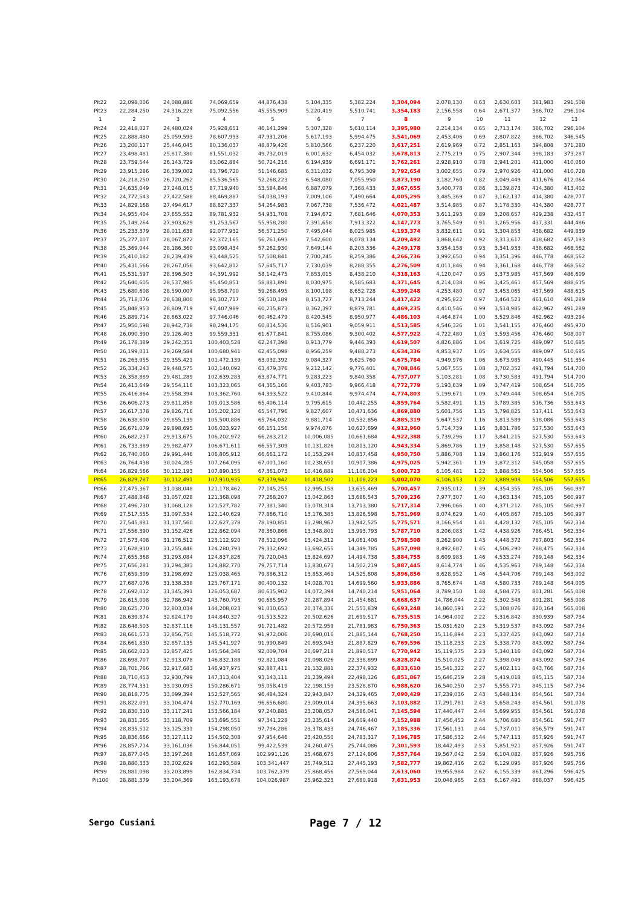| Pit22 | 22,098,006 | 24,088,886 | 74,069,659 | 44,876,438 | 5,104,335 | 5,382,224 | 3,304,094 | 2,078,130 | 0.63 | 2,630,603 | 381,983 | 291,508 |
| Pit23 | 22,284,250 | 24,316,228 | 75,092,556 | 45,555,909 | 5,220,419 | 5,510,741 | 3,354,183 | 2,156,558 | 0.64 | 2,671,377 | 386,702 | 296,104 |
| 1 | 2 | 3 | 4 | 5 | 6 | 7 | 8 | 9 | 10 | 11 | 12 | 13 |
| Pit24 | 22,418,027 | 24,480,024 | 75,928,651 | 46,141,299 | 5,307,328 | 5,610,114 | 3,395,980 | 2,214,134 | 0.65 | 2,713,174 | 386,702 | 296,104 |
| Pit25 | 22,888,480 | 25,059,593 | 78,607,993 | 47,931,206 | 5,617,193 | 5,994,475 | 3,541,069 | 2,453,406 | 0.69 | 2,807,822 | 386,702 | 346,545 |
| Pit26 | 23,200,127 | 25,446,045 | 80,136,037 | 48,879,426 | 5,810,566 | 6,237,220 | 3,617,251 | 2,619,969 | 0.72 | 2,851,163 | 394,808 | 371,280 |
| Pit27 | 23,498,481 | 25,817,380 | 81,551,032 | 49,732,019 | 6,001,632 | 6,454,032 | 3,678,813 | 2,775,219 | 0.75 | 2,907,344 | 398,183 | 373,287 |
| Pit28 | 23,759,544 | 26,143,729 | 83,062,884 | 50,724,216 | 6,194,939 | 6,691,171 | 3,762,261 | 2,928,910 | 0.78 | 2,941,201 | 411,000 | 410,060 |
| Pit29 | 23,915,286 | 26,339,002 | 83,796,720 | 51,146,685 | 6,311,032 | 6,795,309 | 3,792,654 | 3,002,655 | 0.79 | 2,970,926 | 411,000 | 410,728 |
| Pit30 | 24,218,250 | 26,720,262 | 85,536,565 | 52,268,223 | 6,548,080 | 7,055,950 | 3,873,190 | 3,182,760 | 0.82 | 3,049,449 | 411,676 | 412,064 |
| Pit31 | 24,635,049 | 27,248,015 | 87,719,940 | 53,584,846 | 6,887,079 | 7,368,433 | 3,967,655 | 3,400,778 | 0.86 | 3,139,873 | 414,380 | 413,402 |
| Pit32 | 24,772,543 | 27,422,588 | 88,469,887 | 54,038,193 | 7,009,106 | 7,490,664 | 4,005,295 | 3,485,369 | 0.87 | 3,162,137 | 414,380 | 428,777 |
| Pit33 | 24,829,168 | 27,494,617 | 88,827,337 | 54,264,983 | 7,067,738 | 7,536,472 | 4,021,487 | 3,514,985 | 0.87 | 3,178,330 | 414,380 | 428,777 |
| Pit34 | 24,955,404 | 27,655,552 | 89,781,932 | 54,931,708 | 7,194,672 | 7,681,646 | 4,070,353 | 3,611,293 | 0.89 | 3,208,657 | 429,238 | 432,457 |
| Pit35 | 25,149,264 | 27,903,629 | 91,253,567 | 55,958,280 | 7,391,658 | 7,913,322 | 4,147,773 | 3,765,549 | 0.91 | 3,265,956 | 437,331 | 444,486 |
| Pit36 | 25,233,379 | 28,011,638 | 92,077,932 | 56,571,250 | 7,495,044 | 8,025,985 | 4,193,374 | 3,832,611 | 0.91 | 3,304,853 | 438,682 | 449,839 |
| Pit37 | 25,277,107 | 28,067,872 | 92,372,165 | 56,761,693 | 7,542,600 | 8,078,134 | 4,209,492 | 3,868,642 | 0.92 | 3,313,617 | 438,682 | 457,193 |
| Pit38 | 25,369,044 | 28,186,360 | 93,098,434 | 57,262,930 | 7,649,144 | 8,203,336 | 4,249,178 | 3,954,158 | 0.93 | 3,341,933 | 438,682 | 468,562 |
| Pit39 | 25,410,182 | 28,239,439 | 93,448,525 | 57,508,841 | 7,700,245 | 8,259,386 | 4,266,736 | 3,992,650 | 0.94 | 3,351,396 | 446,778 | 468,562 |
| Pit40 | 25,431,566 | 28,267,056 | 93,642,812 | 57,645,717 | 7,730,039 | 8,288,355 | 4,276,509 | 4,011,846 | 0.94 | 3,361,168 | 446,778 | 468,562 |
| Pit41 | 25,531,597 | 28,396,503 | 94,391,992 | 58,142,475 | 7,853,015 | 8,438,210 | 4,318,163 | 4,120,047 | 0.95 | 3,373,985 | 457,569 | 486,609 |
| Pit42 | 25,640,605 | 28,537,985 | 95,450,851 | 58,881,891 | 8,030,975 | 8,585,683 | 4,371,645 | 4,214,038 | 0.96 | 3,425,461 | 457,569 | 488,615 |
| Pit43 | 25,680,608 | 28,590,007 | 95,958,700 | 59,268,495 | 8,100,198 | 8,652,728 | 4,399,248 | 4,253,480 | 0.97 | 3,453,065 | 457,569 | 488,615 |
| Pit44 | 25,718,076 | 28,638,800 | 96,302,717 | 59,510,189 | 8,153,727 | 8,713,244 | 4,417,422 | 4,295,822 | 0.97 | 3,464,523 | 461,610 | 491,289 |
| Pit45 | 25,848,953 | 28,809,719 | 97,407,989 | 60,235,873 | 8,362,397 | 8,879,781 | 4,469,235 | 4,410,546 | 0.99 | 3,514,985 | 462,962 | 491,289 |
| Pit46 | 25,889,714 | 28,863,022 | 97,746,046 | 60,462,479 | 8,420,545 | 8,950,977 | 4,486,103 | 4,464,874 | 1.00 | 3,529,846 | 462,962 | 493,294 |
| Pit47 | 25,950,598 | 28,942,738 | 98,294,175 | 60,834,536 | 8,516,901 | 9,059,911 | 4,513,585 | 4,546,326 | 1.01 | 3,541,155 | 476,460 | 495,970 |
| Pit48 | 26,090,390 | 29,126,403 | 99,559,331 | 61,677,841 | 8,755,086 | 9,300,402 | 4,577,922 | 4,722,480 | 1.03 | 3,593,456 | 476,460 | 508,007 |
| Pit49 | 26,178,389 | 29,242,351 | 100,403,528 | 62,247,398 | 8,913,779 | 9,446,393 | 4,619,507 | 4,826,886 | 1.04 | 3,619,725 | 489,097 | 510,685 |
| Pit50 | 26,199,031 | 29,269,584 | 100,680,941 | 62,455,098 | 8,956,259 | 9,488,273 | 4,634,336 | 4,853,937 | 1.05 | 3,634,555 | 489,097 | 510,685 |
| Pit51 | 26,263,955 | 29,355,421 | 101,472,139 | 63,032,392 | 9,084,327 | 9,625,760 | 4,675,784 | 4,949,976 | 1.06 | 3,673,985 | 490,445 | 511,354 |
| Pit52 | 26,334,243 | 29,448,575 | 102,140,092 | 63,479,376 | 9,212,142 | 9,776,401 | 4,708,846 | 5,067,555 | 1.08 | 3,702,352 | 491,794 | 514,700 |
| Pit53 | 26,358,889 | 29,481,289 | 102,639,283 | 63,874,771 | 9,283,223 | 9,840,358 | 4,737,077 | 5,103,281 | 1.08 | 3,730,583 | 491,794 | 514,700 |
| Pit54 | 26,413,649 | 29,554,116 | 103,323,065 | 64,365,166 | 9,403,783 | 9,966,418 | 4,772,779 | 5,193,639 | 1.09 | 3,747,419 | 508,654 | 516,705 |
| Pit55 | 26,416,864 | 29,558,394 | 103,362,760 | 64,393,522 | 9,410,844 | 9,974,474 | 4,774,803 | 5,199,671 | 1.09 | 3,749,444 | 508,654 | 516,705 |
| Pit56 | 26,606,273 | 29,811,858 | 105,013,586 | 65,406,114 | 9,795,615 | 10,442,255 | 4,859,764 | 5,582,491 | 1.15 | 3,789,385 | 516,736 | 553,643 |
| Pit57 | 26,617,378 | 29,826,716 | 105,202,120 | 65,547,796 | 9,827,607 | 10,471,636 | 4,869,880 | 5,601,756 | 1.15 | 3,798,825 | 517,411 | 553,643 |
| Pit58 | 26,638,600 | 29,855,139 | 105,500,886 | 65,764,032 | 9,881,714 | 10,532,856 | 4,885,319 | 5,647,537 | 1.16 | 3,813,589 | 518,086 | 553,643 |
| Pit59 | 26,671,079 | 29,898,695 | 106,023,927 | 66,151,156 | 9,974,076 | 10,627,699 | 4,912,960 | 5,714,739 | 1.16 | 3,831,786 | 527,530 | 553,643 |
| Pit60 | 26,682,237 | 29,913,675 | 106,202,972 | 66,283,212 | 10,006,085 | 10,661,684 | 4,922,388 | 5,739,296 | 1.17 | 3,841,215 | 527,530 | 553,643 |
| Pit61 | 26,733,389 | 29,982,477 | 106,671,611 | 66,557,309 | 10,131,826 | 10,813,120 | 4,943,334 | 5,869,786 | 1.19 | 3,858,148 | 527,530 | 557,655 |
| Pit62 | 26,740,060 | 29,991,446 | 106,805,912 | 66,661,172 | 10,153,294 | 10,837,458 | 4,950,750 | 5,886,708 | 1.19 | 3,860,176 | 532,919 | 557,655 |
| Pit63 | 26,764,438 | 30,024,285 | 107,264,095 | 67,001,160 | 10,238,651 | 10,917,386 | 4,975,025 | 5,942,361 | 1.19 | 3,872,312 | 545,058 | 557,655 |
| Pit64 | 26,829,566 | 30,112,193 | 107,890,155 | 67,361,073 | 10,416,889 | 11,106,204 | 5,000,723 | 6,105,481 | 1.22 | 3,888,561 | 554,506 | 557,655 |
| Pit65 | 26,829,787 | 30,112,491 | 107,910,935 | 67,379,942 | 10,418,502 | 11,108,223 | 5,002,070 | 6,106,153 | 1.22 | 3,889,908 | 554,506 | 557,655 |
| Pit66 | 27,475,367 | 31,038,048 | 121,178,462 | 77,145,255 | 12,995,159 | 13,635,469 | 5,700,457 | 7,935,012 | 1.39 | 4,354,355 | 785,105 | 560,997 |
| Pit67 | 27,488,848 | 31,057,028 | 121,368,098 | 77,268,207 | 13,042,863 | 13,686,543 | 5,709,236 | 7,977,307 | 1.40 | 4,363,134 | 785,105 | 560,997 |
| Pit68 | 27,496,730 | 31,068,128 | 121,527,782 | 77,381,340 | 13,078,314 | 13,713,380 | 5,717,314 | 7,996,066 | 1.40 | 4,371,212 | 785,105 | 560,997 |
| Pit69 | 27,517,555 | 31,097,534 | 122,140,629 | 77,866,710 | 13,176,385 | 13,826,598 | 5,751,969 | 8,074,629 | 1.40 | 4,405,867 | 785,105 | 560,997 |
| Pit70 | 27,545,881 | 31,137,560 | 122,627,378 | 78,190,851 | 13,298,967 | 13,942,525 | 5,775,571 | 8,166,954 | 1.41 | 4,428,132 | 785,105 | 562,334 |
| Pit71 | 27,556,390 | 31,152,426 | 122,862,094 | 78,360,866 | 13,348,801 | 13,993,793 | 5,787,710 | 8,206,083 | 1.42 | 4,438,926 | 786,451 | 562,334 |
| Pit72 | 27,573,408 | 31,176,512 | 123,112,920 | 78,512,096 | 13,424,312 | 14,061,408 | 5,798,508 | 8,262,900 | 1.43 | 4,448,372 | 787,803 | 562,334 |
| Pit73 | 27,628,910 | 31,255,446 | 124,280,793 | 79,332,692 | 13,692,655 | 14,349,785 | 5,857,098 | 8,492,687 | 1.45 | 4,506,290 | 788,475 | 562,334 |
| Pit74 | 27,655,368 | 31,293,084 | 124,837,826 | 79,720,045 | 13,824,697 | 14,494,738 | 5,884,755 | 8,609,983 | 1.46 | 4,533,274 | 789,148 | 562,334 |
| Pit75 | 27,656,281 | 31,294,383 | 124,882,770 | 79,757,714 | 13,830,673 | 14,502,219 | 5,887,445 | 8,614,774 | 1.46 | 4,535,963 | 789,148 | 562,334 |
| Pit76 | 27,659,309 | 31,298,692 | 125,038,465 | 79,886,312 | 13,853,461 | 14,525,808 | 5,896,856 | 8,628,952 | 1.46 | 4,544,706 | 789,148 | 563,002 |
| Pit77 | 27,687,076 | 31,338,338 | 125,767,171 | 80,400,132 | 14,028,701 | 14,699,560 | 5,933,886 | 8,765,674 | 1.48 | 4,580,733 | 789,148 | 564,005 |
| Pit78 | 27,692,012 | 31,345,391 | 126,053,687 | 80,635,902 | 14,072,394 | 14,740,214 | 5,951,064 | 8,789,150 | 1.48 | 4,584,775 | 801,281 | 565,008 |
| Pit79 | 28,615,008 | 32,786,942 | 143,760,793 | 90,685,957 | 20,287,894 | 21,454,681 | 6,668,637 | 14,786,044 | 2.22 | 5,302,348 | 801,281 | 565,008 |
| Pit80 | 28,625,770 | 32,803,034 | 144,208,023 | 91,030,653 | 20,374,336 | 21,553,839 | 6,693,248 | 14,860,591 | 2.22 | 5,308,076 | 820,164 | 565,008 |
| Pit81 | 28,639,874 | 32,824,179 | 144,840,327 | 91,513,522 | 20,502,626 | 21,699,517 | 6,735,515 | 14,964,002 | 2.22 | 5,316,842 | 830,939 | 587,734 |
| Pit82 | 28,648,503 | 32,837,116 | 145,131,557 | 91,721,482 | 20,572,959 | 21,781,983 | 6,750,363 | 15,031,620 | 2.23 | 5,319,537 | 843,092 | 587,734 |
| Pit83 | 28,661,573 | 32,856,750 | 145,518,772 | 91,972,006 | 20,690,016 | 21,885,144 | 6,768,250 | 15,116,894 | 2.23 | 5,337,425 | 843,092 | 587,734 |
| Pit84 | 28,661,830 | 32,857,135 | 145,541,927 | 91,990,849 | 20,693,943 | 21,887,829 | 6,769,596 | 15,118,233 | 2.23 | 5,338,770 | 843,092 | 587,734 |
| Pit85 | 28,662,023 | 32,857,425 | 145,564,346 | 92,009,704 | 20,697,218 | 21,890,517 | 6,770,942 | 15,119,575 | 2.23 | 5,340,116 | 843,092 | 587,734 |
| Pit86 | 28,698,707 | 32,913,078 | 146,832,188 | 92,821,084 | 21,098,026 | 22,338,899 | 6,828,874 | 15,510,025 | 2.27 | 5,398,049 | 843,092 | 587,734 |
| Pit87 | 28,701,766 | 32,917,683 | 146,937,975 | 92,887,411 | 21,132,881 | 22,374,932 | 6,833,610 | 15,541,322 | 2.27 | 5,402,111 | 843,766 | 587,734 |
| Pit88 | 28,710,453 | 32,930,799 | 147,313,404 | 93,143,111 | 21,239,494 | 22,498,126 | 6,851,867 | 15,646,259 | 2.28 | 5,419,018 | 845,115 | 587,734 |
| Pit89 | 28,774,331 | 33,030,093 | 150,286,671 | 95,058,419 | 22,198,159 | 23,528,870 | 6,988,620 | 16,540,250 | 2.37 | 5,555,771 | 845,115 | 587,734 |
| Pit90 | 28,818,775 | 33,099,394 | 152,527,565 | 96,484,324 | 22,943,847 | 24,329,465 | 7,090,429 | 17,239,036 | 2.43 | 5,648,134 | 854,561 | 587,734 |
| Pit91 | 28,822,091 | 33,104,474 | 152,770,169 | 96,656,680 | 23,009,014 | 24,395,663 | 7,103,882 | 17,291,781 | 2.43 | 5,658,243 | 854,561 | 591,078 |
| Pit92 | 28,830,310 | 33,117,241 | 153,566,184 | 97,240,885 | 23,208,057 | 24,586,041 | 7,145,594 | 17,440,447 | 2.44 | 5,699,955 | 854,561 | 591,078 |
| Pit93 | 28,831,265 | 33,118,709 | 153,695,551 | 97,341,228 | 23,235,614 | 24,609,440 | 7,152,988 | 17,456,452 | 2.44 | 5,706,680 | 854,561 | 591,747 |
| Pit94 | 28,835,512 | 33,125,331 | 154,298,050 | 97,794,286 | 23,378,433 | 24,746,467 | 7,185,336 | 17,561,131 | 2.44 | 5,737,011 | 856,579 | 591,747 |
| Pit95 | 28,836,666 | 33,127,112 | 154,502,308 | 97,954,646 | 23,420,550 | 24,783,317 | 7,196,785 | 17,586,532 | 2.44 | 5,747,113 | 857,926 | 591,747 |
| Pit96 | 28,857,714 | 33,161,036 | 156,844,051 | 99,422,539 | 24,260,475 | 25,744,086 | 7,301,593 | 18,442,493 | 2.53 | 5,851,921 | 857,926 | 591,747 |
| Pit97 | 28,877,045 | 33,197,268 | 161,657,069 | 102,991,126 | 25,468,675 | 27,124,806 | 7,557,764 | 19,567,042 | 2.59 | 6,104,082 | 857,926 | 595,756 |
| Pit98 | 28,880,333 | 33,202,629 | 162,293,589 | 103,341,447 | 25,749,512 | 27,445,193 | 7,582,777 | 19,862,416 | 2.62 | 6,129,095 | 857,926 | 595,756 |
| Pit99 | 28,881,098 | 33,203,899 | 162,834,734 | 103,762,379 | 25,868,456 | 27,569,044 | 7,613,060 | 19,955,984 | 2.62 | 6,155,339 | 861,296 | 596,425 |
| Pit100 | 28,881,379 | 33,204,369 | 163,193,678 | 104,026,987 | 25,962,323 | 27,680,918 | 7,631,953 | 20,048,965 | 2.63 | 6,167,491 | 868,037 | 596,425 |
Sergo Cusiani Page 7 / 12